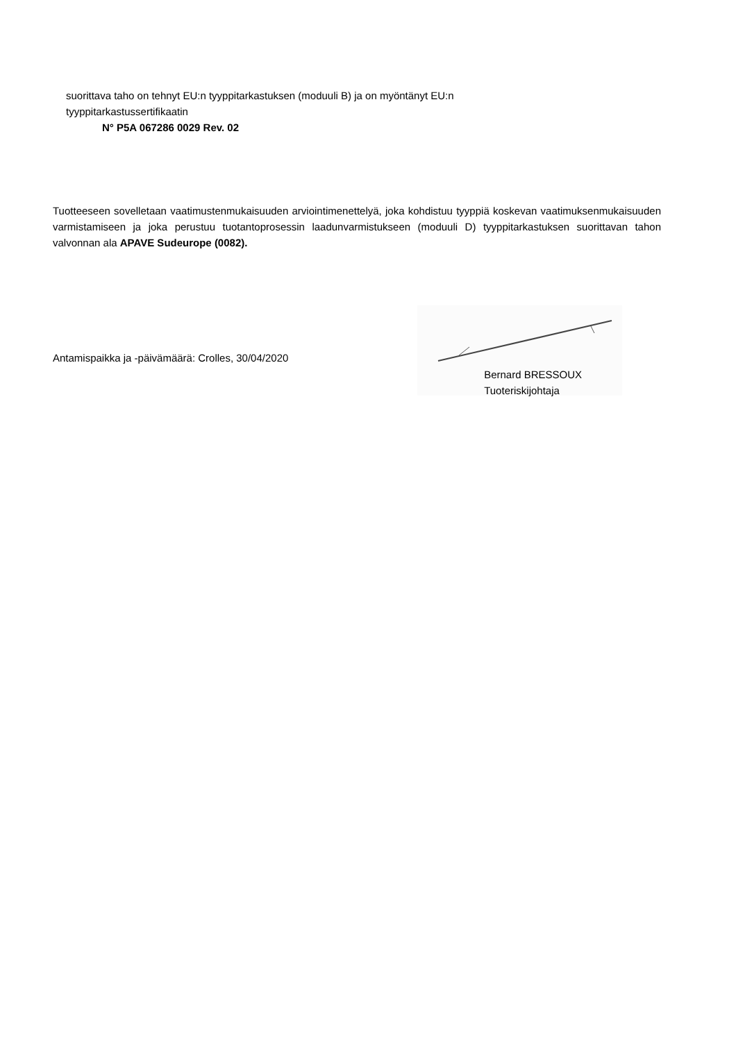suorittava taho on tehnyt EU:n tyyppitarkastuksen (moduuli B) ja on myöntänyt EU:n
tyyppitarkastussertifikaatin
N° P5A 067286 0029 Rev. 02
Tuotteeseen sovelletaan vaatimustenmukaisuuden arviointimenettelyä, joka kohdistuu tyyppiä koskevan vaatimuksenmukaisuuden varmistamiseen ja joka perustuu tuotantoprosessin laadunvarmistukseen (moduuli D) tyyppitarkastuksen suorittavan tahon valvonnan ala APAVE Sudeurope (0082).
Antamispaikka ja -päivämäärä: Crolles, 30/04/2020
Bernard BRESSOUX
Tuoteriskijohtaja